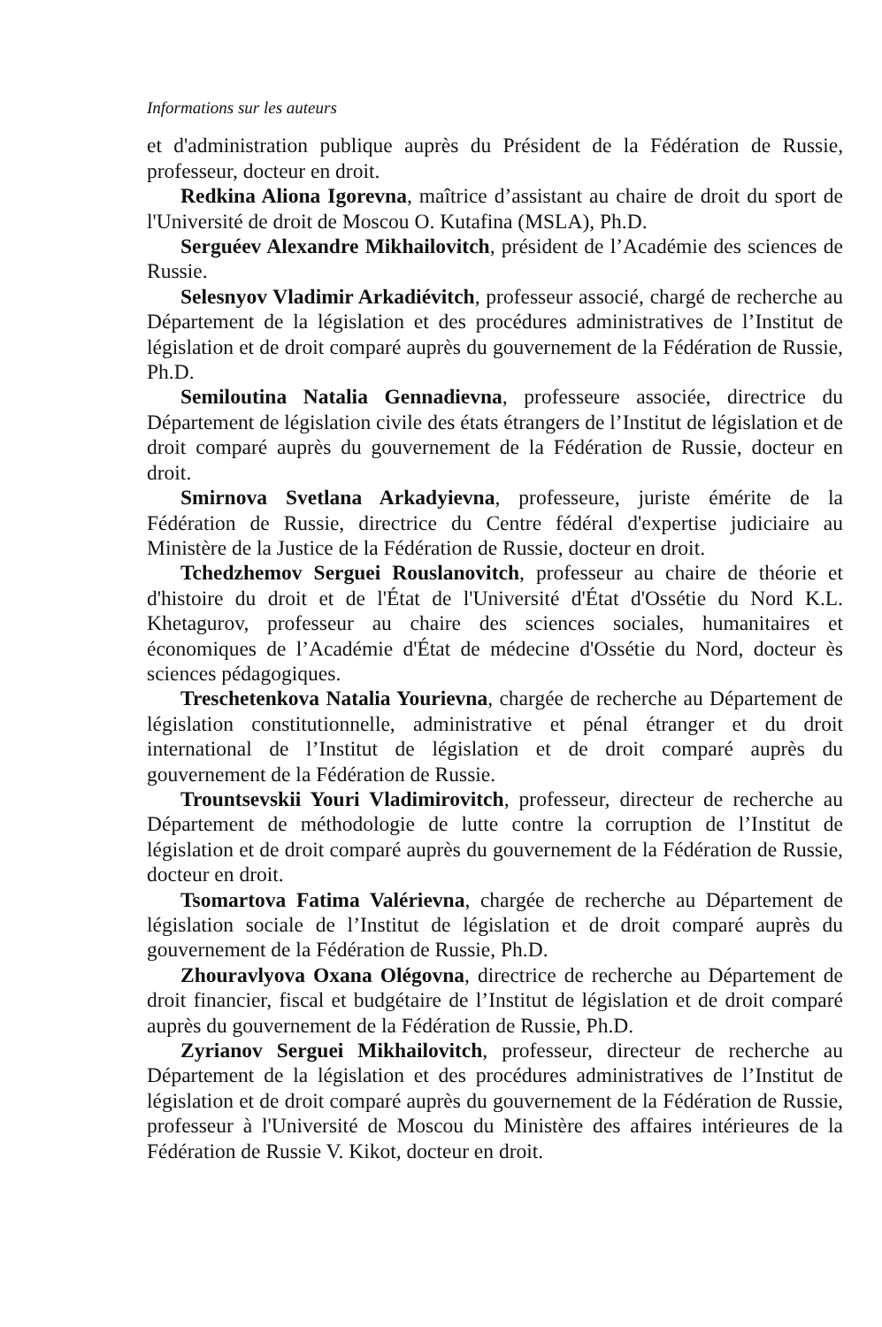Informations sur les auteurs
et d'administration publique auprès du Président de la Fédération de Russie, professeur, docteur en droit.
Redkina Aliona Igorevna, maîtrice d’assistant au chaire de droit du sport de l'Université de droit de Moscou O. Kutafina (MSLA), Ph.D.
Serguéev Alexandre Mikhailovitch, président de l’Académie des sciences de Russie.
Selesnyov Vladimir Arkadiévitch, professeur associé, chargé de recherche au Département de la législation et des procédures administratives de l’Institut de législation et de droit comparé auprès du gouvernement de la Fédération de Russie, Ph.D.
Semiloutina Natalia Gennadievna, professeure associée, directrice du Département de législation civile des états étrangers de l’Institut de législation et de droit comparé auprès du gouvernement de la Fédération de Russie, docteur en droit.
Smirnova Svetlana Arkadyievna, professeure, juriste émérite de la Fédération de Russie, directrice du Centre fédéral d'expertise judiciaire au Ministère de la Justice de la Fédération de Russie, docteur en droit.
Tchedzhemov Serguei Rouslanovitch, professeur au chaire de théorie et d'histoire du droit et de l'État de l'Université d'État d'Ossétie du Nord K.L. Khetagurov, professeur au chaire des sciences sociales, humanitaires et économiques de l’Académie d'État de médecine d'Ossétie du Nord, docteur ès sciences pédagogiques.
Treschetenkova Natalia Yourievna, chargée de recherche au Département de législation constitutionnelle, administrative et pénal étranger et du droit international de l’Institut de législation et de droit comparé auprès du gouvernement de la Fédération de Russie.
Trountsevskii Youri Vladimirovitch, professeur, directeur de recherche au Département de méthodologie de lutte contre la corruption de l’Institut de législation et de droit comparé auprès du gouvernement de la Fédération de Russie, docteur en droit.
Tsomartova Fatima Valérievna, chargée de recherche au Département de législation sociale de l’Institut de législation et de droit comparé auprès du gouvernement de la Fédération de Russie, Ph.D.
Zhouravlyova Oxana Olégovna, directrice de recherche au Département de droit financier, fiscal et budgétaire de l’Institut de législation et de droit comparé auprès du gouvernement de la Fédération de Russie, Ph.D.
Zyrianov Serguei Mikhailovitch, professeur, directeur de recherche au Département de la législation et des procédures administratives de l’Institut de législation et de droit comparé auprès du gouvernement de la Fédération de Russie, professeur à l'Université de Moscou du Ministère des affaires intérieures de la Fédération de Russie V. Kikot, docteur en droit.